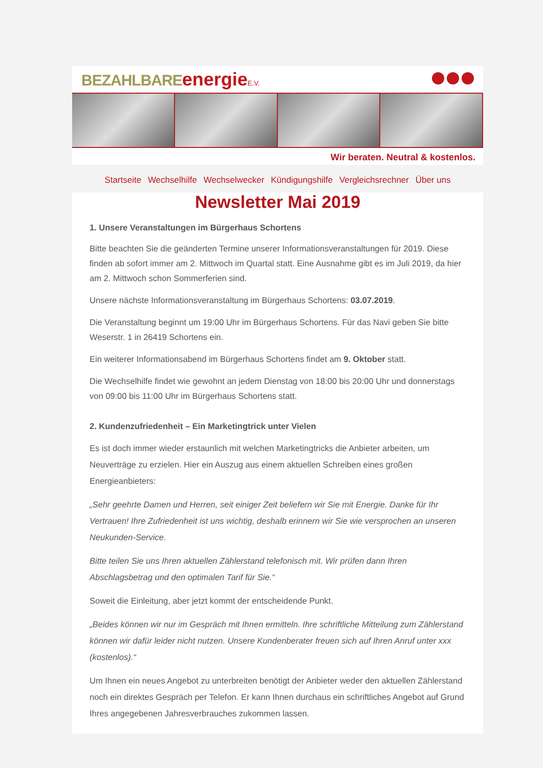BEZAHLBARE energie E.V.
Wir beraten. Neutral & kostenlos.
Startseite Wechselhilfe Wechselwecker Kündigungshilfe Vergleichsrechner Über uns
Newsletter Mai 2019
1. Unsere Veranstaltungen im Bürgerhaus Schortens
Bitte beachten Sie die geänderten Termine unserer Informationsveranstaltungen für 2019. Diese finden ab sofort immer am 2. Mittwoch im Quartal statt. Eine Ausnahme gibt es im Juli 2019, da hier am 2. Mittwoch schon Sommerferien sind.
Unsere nächste Informationsveranstaltung im Bürgerhaus Schortens: 03.07.2019.
Die Veranstaltung beginnt um 19:00 Uhr im Bürgerhaus Schortens. Für das Navi geben Sie bitte Weserstr. 1 in 26419 Schortens ein.
Ein weiterer Informationsabend im Bürgerhaus Schortens findet am 9. Oktober statt.
Die Wechselhilfe findet wie gewohnt an jedem Dienstag von 18:00 bis 20:00 Uhr und donnerstags von 09:00 bis 11:00 Uhr im Bürgerhaus Schortens statt.
2. Kundenzufriedenheit – Ein Marketingtrick unter Vielen
Es ist doch immer wieder erstaunlich mit welchen Marketingtricks die Anbieter arbeiten, um Neuverträge zu erzielen. Hier ein Auszug aus einem aktuellen Schreiben eines großen Energieanbieters:
„Sehr geehrte Damen und Herren, seit einiger Zeit beliefern wir Sie mit Energie. Danke für Ihr Vertrauen! Ihre Zufriedenheit ist uns wichtig, deshalb erinnern wir Sie wie versprochen an unseren Neukunden-Service.
Bitte teilen Sie uns Ihren aktuellen Zählerstand telefonisch mit. Wir prüfen dann Ihren Abschlagsbetrag und den optimalen Tarif für Sie.“
Soweit die Einleitung, aber jetzt kommt der entscheidende Punkt.
„Beides können wir nur im Gespräch mit Ihnen ermitteln. Ihre schriftliche Mitteilung zum Zählerstand können wir dafür leider nicht nutzen. Unsere Kundenberater freuen sich auf Ihren Anruf unter xxx (kostenlos).“
Um Ihnen ein neues Angebot zu unterbreiten benötigt der Anbieter weder den aktuellen Zählerstand noch ein direktes Gespräch per Telefon. Er kann Ihnen durchaus ein schriftliches Angebot auf Grund Ihres angegebenen Jahresverbrauches zukommen lassen.